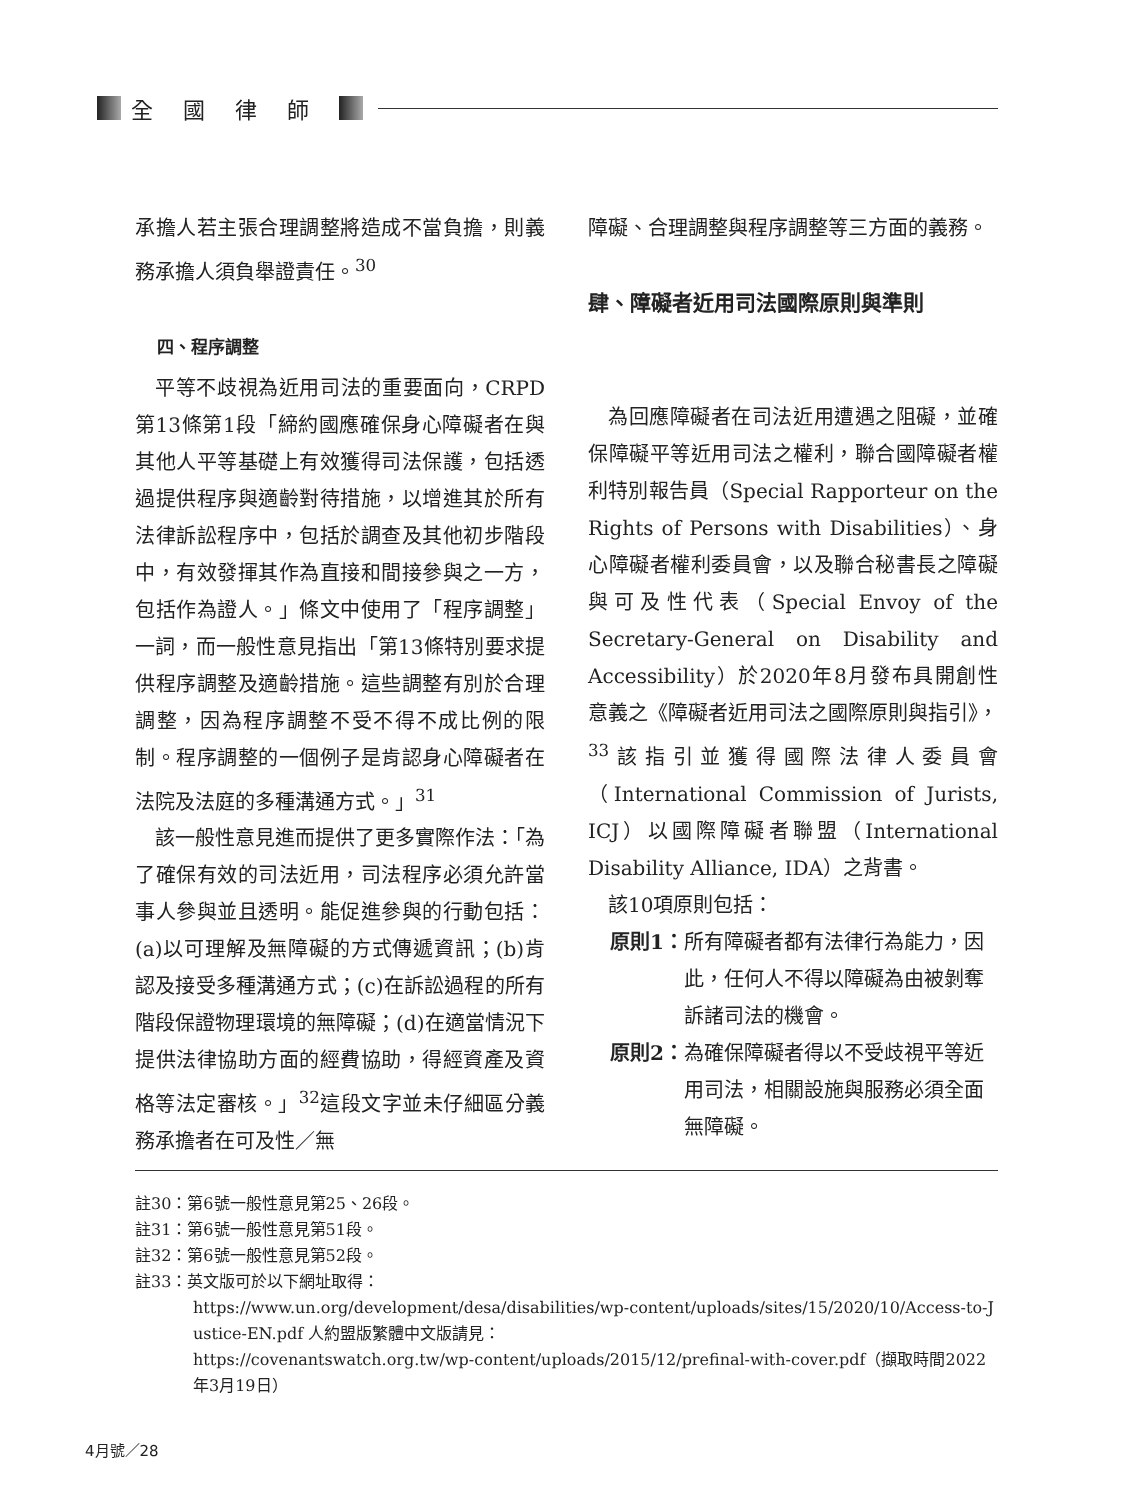全國律師
承擔人若主張合理調整將造成不當負擔，則義務承擔人須負舉證責任。<sup>30</sup>
四、程序調整
平等不歧視為近用司法的重要面向，CRPD第13條第1段「締約國應確保身心障礙者在與其他人平等基礎上有效獲得司法保護，包括透過提供程序與適齡對待措施，以增進其於所有法律訴訟程序中，包括於調查及其他初步階段中，有效發揮其作為直接和間接參與之一方，包括作為證人。」條文中使用了「程序調整」一詞，而一般性意見指出「第13條特別要求提供程序調整及適齡措施。這些調整有別於合理調整，因為程序調整不受不得不成比例的限制。程序調整的一個例子是肯認身心障礙者在法院及法庭的多種溝通方式。」<sup>31</sup>
該一般性意見進而提供了更多實際作法：「為了確保有效的司法近用，司法程序必須允許當事人參與並且透明。能促進參與的行動包括：(a)以可理解及無障礙的方式傳遞資訊；(b)肯認及接受多種溝通方式；(c)在訴訟過程的所有階段保證物理環境的無障礙；(d)在適當情況下提供法律協助方面的經費協助，得經資產及資格等法定審核。」<sup>32</sup>這段文字並未仔細區分義務承擔者在可及性／無
障礙、合理調整與程序調整等三方面的義務。
肆、障礙者近用司法國際原則與準則
為回應障礙者在司法近用遭遇之阻礙，並確保障礙平等近用司法之權利，聯合國障礙者權利特別報告員（Special Rapporteur on the Rights of Persons with Disabilities）、身心障礙者權利委員會，以及聯合秘書長之障礙與可及性代表（Special Envoy of the Secretary-General on Disability and Accessibility）於2020年8月發布具開創性意義之《障礙者近用司法之國際原則與指引》，<sup>33</sup>該指引並獲得國際法律人委員會（International Commission of Jurists, ICJ）以國際障礙者聯盟（International Disability Alliance, IDA）之背書。
該10項原則包括：
原則1： 所有障礙者都有法律行為能力，因此，任何人不得以障礙為由被剝奪訴諸司法的機會。
原則2： 為確保障礙者得以不受歧視平等近用司法，相關設施與服務必須全面無障礙。
註30：第6號一般性意見第25、26段。
註31：第6號一般性意見第51段。
註32：第6號一般性意見第52段。
註33：英文版可於以下網址取得：
https://www.un.org/development/desa/disabilities/wp-content/uploads/sites/15/2020/10/Access-to-Justice-EN.pdf 人約盟版繁體中文版請見：
https://covenantswatch.org.tw/wp-content/uploads/2015/12/prefinal-with-cover.pdf（擷取時間2022年3月19日）
4月號／28